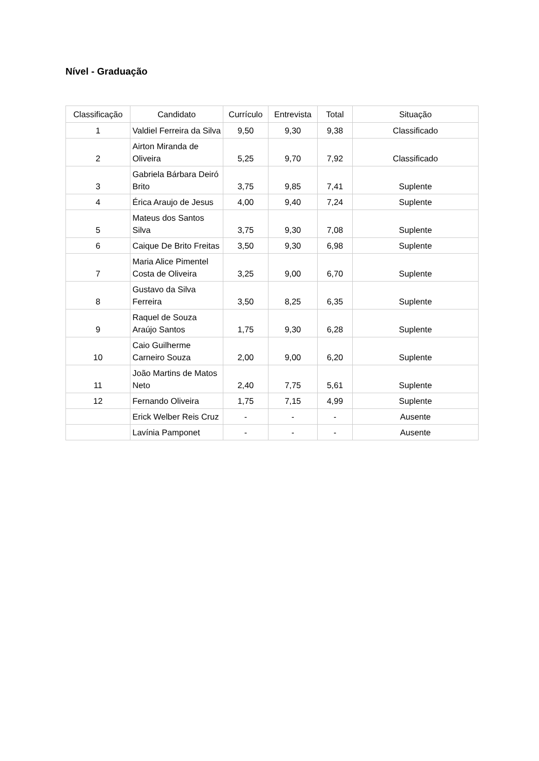Nível - Graduação
| Classificação | Candidato | Currículo | Entrevista | Total | Situação |
| --- | --- | --- | --- | --- | --- |
| 1 | Valdiel Ferreira da Silva | 9,50 | 9,30 | 9,38 | Classificado |
| 2 | Airton Miranda de Oliveira | 5,25 | 9,70 | 7,92 | Classificado |
| 3 | Gabriela Bárbara Deiró Brito | 3,75 | 9,85 | 7,41 | Suplente |
| 4 | Érica Araujo de Jesus | 4,00 | 9,40 | 7,24 | Suplente |
| 5 | Mateus dos Santos Silva | 3,75 | 9,30 | 7,08 | Suplente |
| 6 | Caique De Brito Freitas | 3,50 | 9,30 | 6,98 | Suplente |
| 7 | Maria Alice Pimentel Costa de Oliveira | 3,25 | 9,00 | 6,70 | Suplente |
| 8 | Gustavo da Silva Ferreira | 3,50 | 8,25 | 6,35 | Suplente |
| 9 | Raquel de Souza Araújo Santos | 1,75 | 9,30 | 6,28 | Suplente |
| 10 | Caio Guilherme Carneiro Souza | 2,00 | 9,00 | 6,20 | Suplente |
| 11 | João Martins de Matos Neto | 2,40 | 7,75 | 5,61 | Suplente |
| 12 | Fernando Oliveira | 1,75 | 7,15 | 4,99 | Suplente |
| | Erick Welber Reis Cruz | - | - | - | Ausente |
| | Lavínia Pamponet | - | - | - | Ausente |